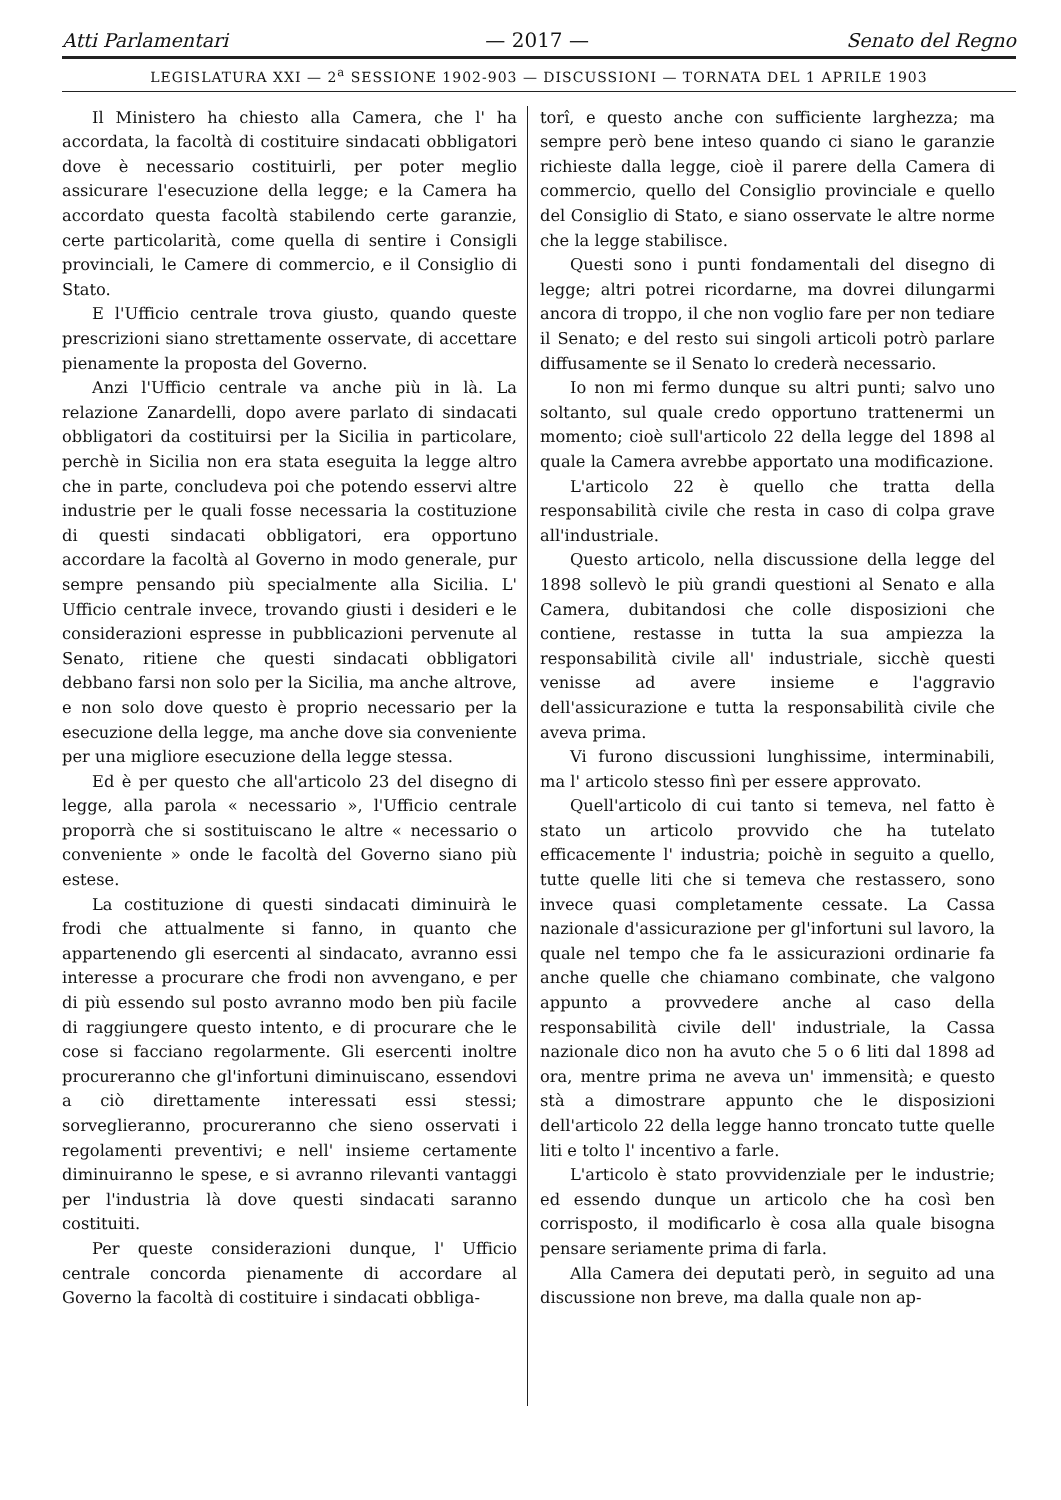Atti Parlamentari — 2017 — Senato del Regno
LEGISLATURA XXI — 2<sup>a</sup> SESSIONE 1902-903 — DISCUSSIONI — TORNATA DEL 1 APRILE 1903
Il Ministero ha chiesto alla Camera, che l' ha accordata, la facoltà di costituire sindacati obbligatori dove è necessario costituirli, per poter meglio assicurare l'esecuzione della legge; e la Camera ha accordato questa facoltà stabilendo certe garanzie, certe particolarità, come quella di sentire i Consigli provinciali, le Camere di commercio, e il Consiglio di Stato.
E l'Ufficio centrale trova giusto, quando queste prescrizioni siano strettamente osservate, di accettare pienamente la proposta del Governo.
Anzi l'Ufficio centrale va anche più in là. La relazione Zanardelli, dopo avere parlato di sindacati obbligatori da costituirsi per la Sicilia in particolare, perchè in Sicilia non era stata eseguita la legge altro che in parte, concludeva poi che potendo esservi altre industrie per le quali fosse necessaria la costituzione di questi sindacati obbligatori, era opportuno accordare la facoltà al Governo in modo generale, pur sempre pensando più specialmente alla Sicilia. L' Ufficio centrale invece, trovando giusti i desideri e le considerazioni espresse in pubblicazioni pervenute al Senato, ritiene che questi sindacati obbligatori debbano farsi non solo per la Sicilia, ma anche altrove, e non solo dove questo è proprio necessario per la esecuzione della legge, ma anche dove sia conveniente per una migliore esecuzione della legge stessa.
Ed è per questo che all'articolo 23 del disegno di legge, alla parola « necessario », l'Ufficio centrale proporrà che si sostituiscano le altre « necessario o conveniente » onde le facoltà del Governo siano più estese.
La costituzione di questi sindacati diminuirà le frodi che attualmente si fanno, in quanto che appartenendo gli esercenti al sindacato, avranno essi interesse a procurare che frodi non avvengano, e per di più essendo sul posto avranno modo ben più facile di raggiungere questo intento, e di procurare che le cose si facciano regolarmente. Gli esercenti inoltre procureranno che gl'infortuni diminuiscano, essendovi a ciò direttamente interessati essi stessi; sorveglieranno, procureranno che sieno osservati i regolamenti preventivi; e nell' insieme certamente diminuiranno le spese, e si avranno rilevanti vantaggi per l'industria là dove questi sindacati saranno costituiti.
Per queste considerazioni dunque, l' Ufficio centrale concorda pienamente di accordare al Governo la facoltà di costituire i sindacati obbliga-
torî, e questo anche con sufficiente larghezza; ma sempre però bene inteso quando ci siano le garanzie richieste dalla legge, cioè il parere della Camera di commercio, quello del Consiglio provinciale e quello del Consiglio di Stato, e siano osservate le altre norme che la legge stabilisce.
Questi sono i punti fondamentali del disegno di legge; altri potrei ricordarne, ma dovrei dilungarmi ancora di troppo, il che non voglio fare per non tediare il Senato; e del resto sui singoli articoli potrò parlare diffusamente se il Senato lo crederà necessario.
Io non mi fermo dunque su altri punti; salvo uno soltanto, sul quale credo opportuno trattenermi un momento; cioè sull'articolo 22 della legge del 1898 al quale la Camera avrebbe apportato una modificazione.
L'articolo 22 è quello che tratta della responsabilità civile che resta in caso di colpa grave all'industriale.
Questo articolo, nella discussione della legge del 1898 sollevò le più grandi questioni al Senato e alla Camera, dubitandosi che colle disposizioni che contiene, restasse in tutta la sua ampiezza la responsabilità civile all' industriale, sicchè questi venisse ad avere insieme e l'aggravio dell'assicurazione e tutta la responsabilità civile che aveva prima.
Vi furono discussioni lunghissime, interminabili, ma l' articolo stesso finì per essere approvato.
Quell'articolo di cui tanto si temeva, nel fatto è stato un articolo provvido che ha tutelato efficacemente l' industria; poichè in seguito a quello, tutte quelle liti che si temeva che restassero, sono invece quasi completamente cessate. La Cassa nazionale d'assicurazione per gl'infortuni sul lavoro, la quale nel tempo che fa le assicurazioni ordinarie fa anche quelle che chiamano combinate, che valgono appunto a provvedere anche al caso della responsabilità civile dell' industriale, la Cassa nazionale dico non ha avuto che 5 o 6 liti dal 1898 ad ora, mentre prima ne aveva un' immensità; e questo stà a dimostrare appunto che le disposizioni dell'articolo 22 della legge hanno troncato tutte quelle liti e tolto l' incentivo a farle.
L'articolo è stato provvidenziale per le industrie; ed essendo dunque un articolo che ha così ben corrisposto, il modificarlo è cosa alla quale bisogna pensare seriamente prima di farla.
Alla Camera dei deputati però, in seguito ad una discussione non breve, ma dalla quale non ap-